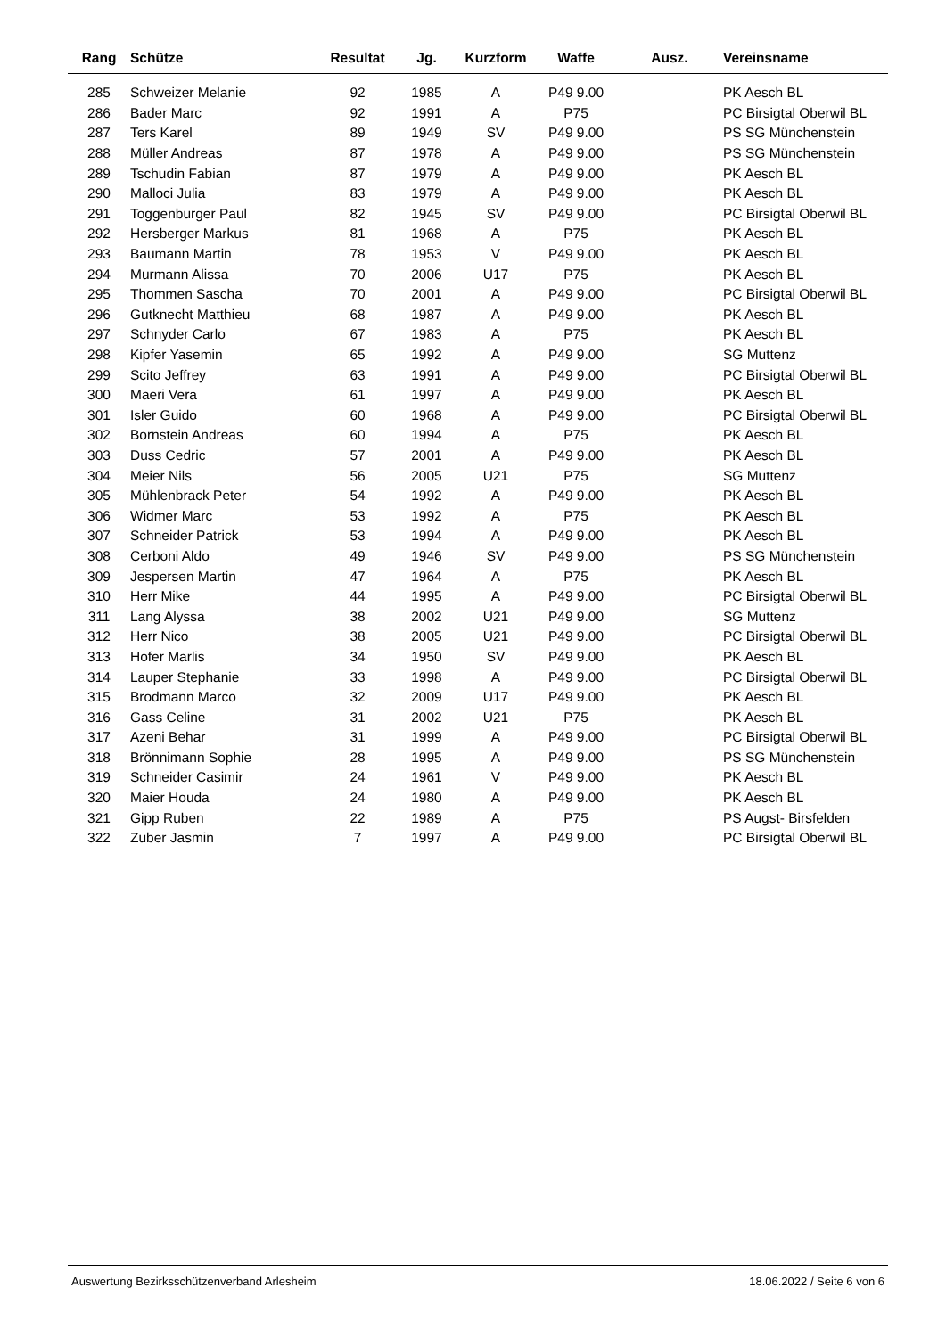| Rang | Schütze | Resultat | Jg. | Kurzform | Waffe | Ausz. | Vereinsname |
| --- | --- | --- | --- | --- | --- | --- | --- |
| 285 | Schweizer Melanie | 92 | 1985 | A | P49 9.00 | | PK Aesch BL |
| 286 | Bader Marc | 92 | 1991 | A | P75 | | PC Birsigtal Oberwil BL |
| 287 | Ters Karel | 89 | 1949 | SV | P49 9.00 | | PS SG Münchenstein |
| 288 | Müller Andreas | 87 | 1978 | A | P49 9.00 | | PS SG Münchenstein |
| 289 | Tschudin Fabian | 87 | 1979 | A | P49 9.00 | | PK Aesch BL |
| 290 | Malloci Julia | 83 | 1979 | A | P49 9.00 | | PK Aesch BL |
| 291 | Toggenburger Paul | 82 | 1945 | SV | P49 9.00 | | PC Birsigtal Oberwil BL |
| 292 | Hersberger Markus | 81 | 1968 | A | P75 | | PK Aesch BL |
| 293 | Baumann Martin | 78 | 1953 | V | P49 9.00 | | PK Aesch BL |
| 294 | Murmann Alissa | 70 | 2006 | U17 | P75 | | PK Aesch BL |
| 295 | Thommen Sascha | 70 | 2001 | A | P49 9.00 | | PC Birsigtal Oberwil BL |
| 296 | Gutknecht Matthieu | 68 | 1987 | A | P49 9.00 | | PK Aesch BL |
| 297 | Schnyder Carlo | 67 | 1983 | A | P75 | | PK Aesch BL |
| 298 | Kipfer Yasemin | 65 | 1992 | A | P49 9.00 | | SG Muttenz |
| 299 | Scito Jeffrey | 63 | 1991 | A | P49 9.00 | | PC Birsigtal Oberwil BL |
| 300 | Maeri Vera | 61 | 1997 | A | P49 9.00 | | PK Aesch BL |
| 301 | Isler Guido | 60 | 1968 | A | P49 9.00 | | PC Birsigtal Oberwil BL |
| 302 | Bornstein Andreas | 60 | 1994 | A | P75 | | PK Aesch BL |
| 303 | Duss Cedric | 57 | 2001 | A | P49 9.00 | | PK Aesch BL |
| 304 | Meier Nils | 56 | 2005 | U21 | P75 | | SG Muttenz |
| 305 | Mühlenbrack Peter | 54 | 1992 | A | P49 9.00 | | PK Aesch BL |
| 306 | Widmer Marc | 53 | 1992 | A | P75 | | PK Aesch BL |
| 307 | Schneider Patrick | 53 | 1994 | A | P49 9.00 | | PK Aesch BL |
| 308 | Cerboni Aldo | 49 | 1946 | SV | P49 9.00 | | PS SG Münchenstein |
| 309 | Jespersen Martin | 47 | 1964 | A | P75 | | PK Aesch BL |
| 310 | Herr Mike | 44 | 1995 | A | P49 9.00 | | PC Birsigtal Oberwil BL |
| 311 | Lang Alyssa | 38 | 2002 | U21 | P49 9.00 | | SG Muttenz |
| 312 | Herr Nico | 38 | 2005 | U21 | P49 9.00 | | PC Birsigtal Oberwil BL |
| 313 | Hofer Marlis | 34 | 1950 | SV | P49 9.00 | | PK Aesch BL |
| 314 | Lauper Stephanie | 33 | 1998 | A | P49 9.00 | | PC Birsigtal Oberwil BL |
| 315 | Brodmann Marco | 32 | 2009 | U17 | P49 9.00 | | PK Aesch BL |
| 316 | Gass Celine | 31 | 2002 | U21 | P75 | | PK Aesch BL |
| 317 | Azeni Behar | 31 | 1999 | A | P49 9.00 | | PC Birsigtal Oberwil BL |
| 318 | Brönnimann Sophie | 28 | 1995 | A | P49 9.00 | | PS SG Münchenstein |
| 319 | Schneider Casimir | 24 | 1961 | V | P49 9.00 | | PK Aesch BL |
| 320 | Maier Houda | 24 | 1980 | A | P49 9.00 | | PK Aesch BL |
| 321 | Gipp Ruben | 22 | 1989 | A | P75 | | PS Augst- Birsfelden |
| 322 | Zuber Jasmin | 7 | 1997 | A | P49 9.00 | | PC Birsigtal Oberwil BL |
Auswertung Bezirksschützenverband Arlesheim 18.06.2022 / Seite 6 von 6